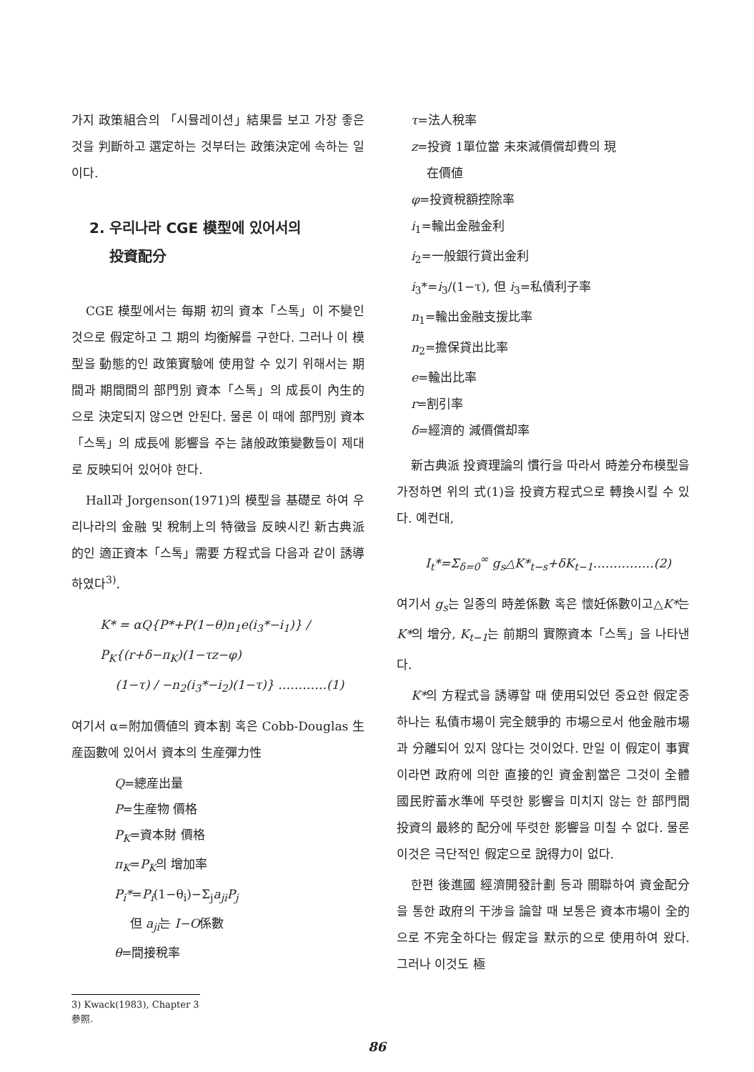가지 政策組合의 「시뮬레이션」結果를 보고 가장 좋은 것을 判斷하고 選定하는 것부터는 政策決定에 속하는 일이다.
2. 우리나라 CGE 模型에 있어서의
投資配分
CGE 模型에서는 每期 初의 資本「스톡」이 不變인 것으로 假定하고 그 期의 均衡解를 구한다. 그러나 이 模型을 動態的인 政策實驗에 使用할 수 있기 위해서는 期間과 期間間의 部門別 資本「스톡」의 成長이 內生的으로 決定되지 않으면 안된다. 물론 이 때에 部門別 資本「스톡」의 成長에 影響을 주는 諸般政策變數들이 제대로 反映되어 있어야 한다.
Hall과 Jorgenson(1971)의 模型을 基礎로 하여 우리나라의 金融 및 稅制上의 特徵을 反映시킨 新古典派的인 適正資本「스톡」需要 方程式을 다음과 같이 誘導하였다<sup>3)</sup>.
K* = αQ{P*+P(1−θ)n<sub>1</sub>e(i<sub>3</sub>*−i<sub>1</sub>)} / P<sub>K</sub>{(r+δ−π<sub>K</sub>)(1−τz−φ)
(1−τ) / −n<sub>2</sub>(i<sub>3</sub>*−i<sub>2</sub>)(1−τ)} …………(1)
여기서 α=附加價値의 資本割 혹은 Cobb-Douglas 生産函數에 있어서 資本의 生産彈力性
Q=總産出量
P=生産物 價格
P<sub>K</sub>=資本財 價格
π<sub>K</sub>=P<sub>K</sub>의 增加率
P<sub>i</sub>*=P<sub>i</sub>(1−θ<sub>i</sub>)−Σ<sub>j</sub>a<sub>ji</sub>P<sub>j</sub>
但 a<sub>ji</sub>는 I−O係數
θ=間接稅率
3) Kwack(1983), Chapter 3 參照.
τ=法人稅率
z=投資 1單位當 未來減價償却費의 現
在價値
φ=投資稅額控除率
i<sub>1</sub>=輸出金融金利
i<sub>2</sub>=一般銀行貸出金利
i<sub>3</sub>*=i<sub>3</sub>/(1−τ), 但 i<sub>3</sub>=私債利子率
n<sub>1</sub>=輸出金融支援比率
n<sub>2</sub>=擔保貸出比率
e=輸出比率
r=割引率
δ=經濟的 減價償却率
新古典派 投資理論의 慣行을 따라서 時差分布模型을 가정하면 위의 式(1)을 投資方程式으로 轉換시킬 수 있다. 예컨대,
I<sub>t</sub>*=Σ<sub>δ=0</sub><sup>∞</sup> g<sub>s</sub>△K*<sub>t−s</sub>+δK<sub>t−1</sub>……………(2)
여기서 g<sub>s</sub>는 일종의 時差係數 혹은 懷妊係數이고△K*는 K*의 增分, K<sub>t−1</sub>는 前期의 實際資本「스톡」을 나타낸다.
K*의 方程式을 誘導할 때 使用되었던 중요한 假定중 하나는 私債市場이 完全競爭的 市場으로서 他金融市場과 分離되어 있지 않다는 것이었다. 만일 이 假定이 事實이라면 政府에 의한 直接的인 資金割當은 그것이 全體國民貯蓄水準에 뚜렷한 影響을 미치지 않는 한 部門間 投資의 最終的 配分에 뚜렷한 影響을 미칠 수 없다. 물론 이것은 극단적인 假定으로 說得力이 없다.
한편 後進國 經濟開發計劃 등과 關聯하여 資金配分을 통한 政府의 干涉을 論할 때 보통은 資本市場이 全的으로 不完全하다는 假定을 默示的으로 使用하여 왔다. 그러나 이것도 極
86